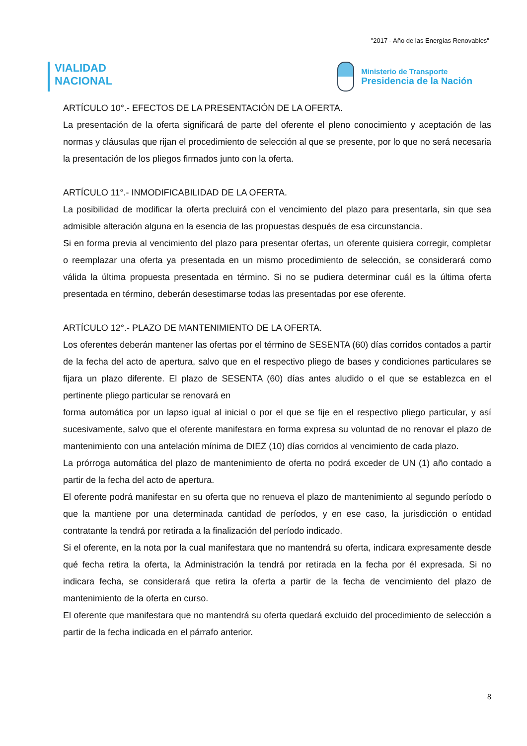"2017 - Año de las Energías Renovables"
VIALIDAD
NACIONAL
Ministerio de Transporte
Presidencia de la Nación
ARTÍCULO 10°.- EFECTOS DE LA PRESENTACIÓN DE LA OFERTA.
La presentación de la oferta significará de parte del oferente el pleno conocimiento y aceptación de las normas y cláusulas que rijan el procedimiento de selección al que se presente, por lo que no será necesaria la presentación de los pliegos firmados junto con la oferta.
ARTÍCULO 11°.- INMODIFICABILIDAD DE LA OFERTA.
La posibilidad de modificar la oferta precluirá con el vencimiento del plazo para presentarla, sin que sea admisible alteración alguna en la esencia de las propuestas después de esa circunstancia.
Si en forma previa al vencimiento del plazo para presentar ofertas, un oferente quisiera corregir, completar o reemplazar una oferta ya presentada en un mismo procedimiento de selección, se considerará como válida la última propuesta presentada en término. Si no se pudiera determinar cuál es la última oferta presentada en término, deberán desestimarse todas las presentadas por ese oferente.
ARTÍCULO 12°.- PLAZO DE MANTENIMIENTO DE LA OFERTA.
Los oferentes deberán mantener las ofertas por el término de SESENTA (60) días corridos contados a partir de la fecha del acto de apertura, salvo que en el respectivo pliego de bases y condiciones particulares se fijara un plazo diferente. El plazo de SESENTA (60) días antes aludido o el que se establezca en el pertinente pliego particular se renovará en
forma automática por un lapso igual al inicial o por el que se fije en el respectivo pliego particular, y así sucesivamente, salvo que el oferente manifestara en forma expresa su voluntad de no renovar el plazo de mantenimiento con una antelación mínima de DIEZ (10) días corridos al vencimiento de cada plazo.
La prórroga automática del plazo de mantenimiento de oferta no podrá exceder de UN (1) año contado a partir de la fecha del acto de apertura.
El oferente podrá manifestar en su oferta que no renueva el plazo de mantenimiento al segundo período o que la mantiene por una determinada cantidad de períodos, y en ese caso, la jurisdicción o entidad contratante la tendrá por retirada a la finalización del período indicado.
Si el oferente, en la nota por la cual manifestara que no mantendrá su oferta, indicara expresamente desde qué fecha retira la oferta, la Administración la tendrá por retirada en la fecha por él expresada. Si no indicara fecha, se considerará que retira la oferta a partir de la fecha de vencimiento del plazo de mantenimiento de la oferta en curso.
El oferente que manifestara que no mantendrá su oferta quedará excluido del procedimiento de selección a partir de la fecha indicada en el párrafo anterior.
8